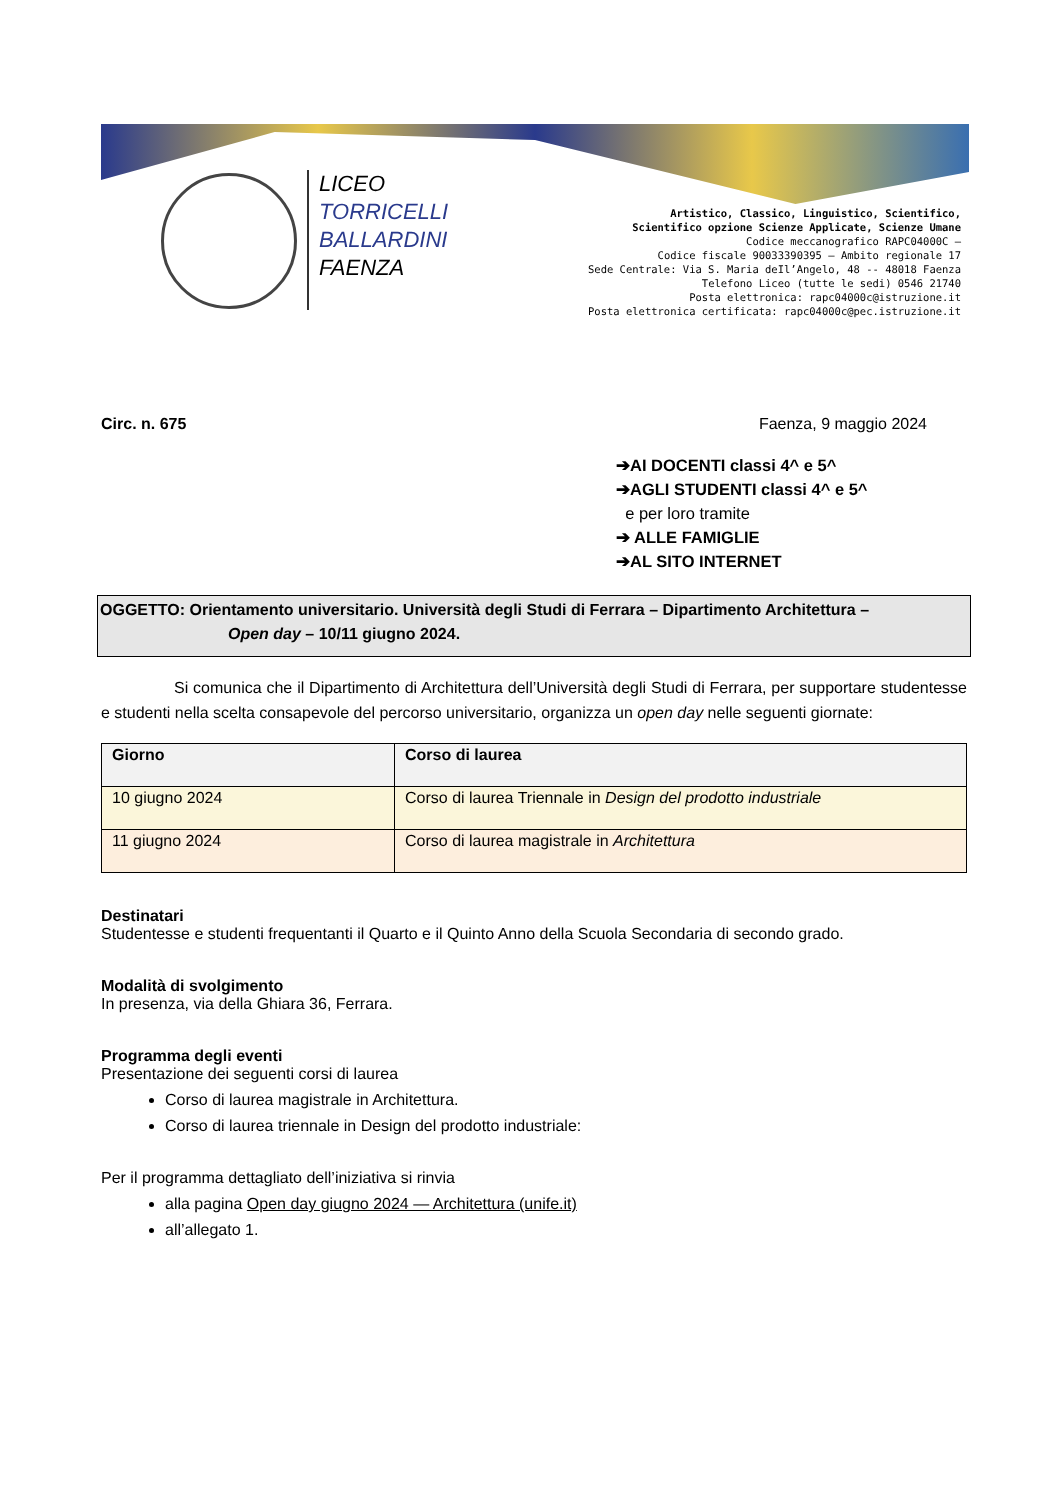LICEO
TORRICELLI
BALLARDINI
FAENZA
Artistico, Classico, Linguistico, Scientifico,
Scientifico opzione Scienze Applicate, Scienze Umane
Codice meccanografico RAPC04000C –
Codice fiscale 90033390395 – Ambito regionale 17
Sede Centrale: Via S. Maria deIl’Angelo, 48 -- 48018 Faenza
Telefono Liceo (tutte le sedi) 0546 21740
Posta elettronica: rapc04000c@istruzione.it
Posta elettronica certificata: rapc04000c@pec.istruzione.it
Circ. n. 675 Faenza, 9 maggio 2024
➔AI DOCENTI classi 4^ e 5^
➔AGLI STUDENTI classi 4^ e 5^
e per loro tramite
➔ ALLE FAMIGLIE
➔AL SITO INTERNET
OGGETTO: Orientamento universitario. Università degli Studi di Ferrara – Dipartimento Architettura –
Open day – 10/11 giugno 2024.
Si comunica che il Dipartimento di Architettura dell’Università degli Studi di Ferrara, per supportare studentesse e studenti nella scelta consapevole del percorso universitario, organizza un open day nelle seguenti giornate:
| Giorno | Corso di laurea |
| --- | --- |
| 10 giugno 2024 | Corso di laurea Triennale in Design del prodotto industriale |
| 11 giugno 2024 | Corso di laurea magistrale in Architettura |
Destinatari
Studentesse e studenti frequentanti il Quarto e il Quinto Anno della Scuola Secondaria di secondo grado.
Modalità di svolgimento
In presenza, via della Ghiara 36, Ferrara.
Programma degli eventi
Presentazione dei seguenti corsi di laurea
Corso di laurea magistrale in Architettura.
Corso di laurea triennale in Design del prodotto industriale:
Per il programma dettagliato dell’iniziativa si rinvia
alla pagina Open day giugno 2024 — Architettura (unife.it)
all’allegato 1.